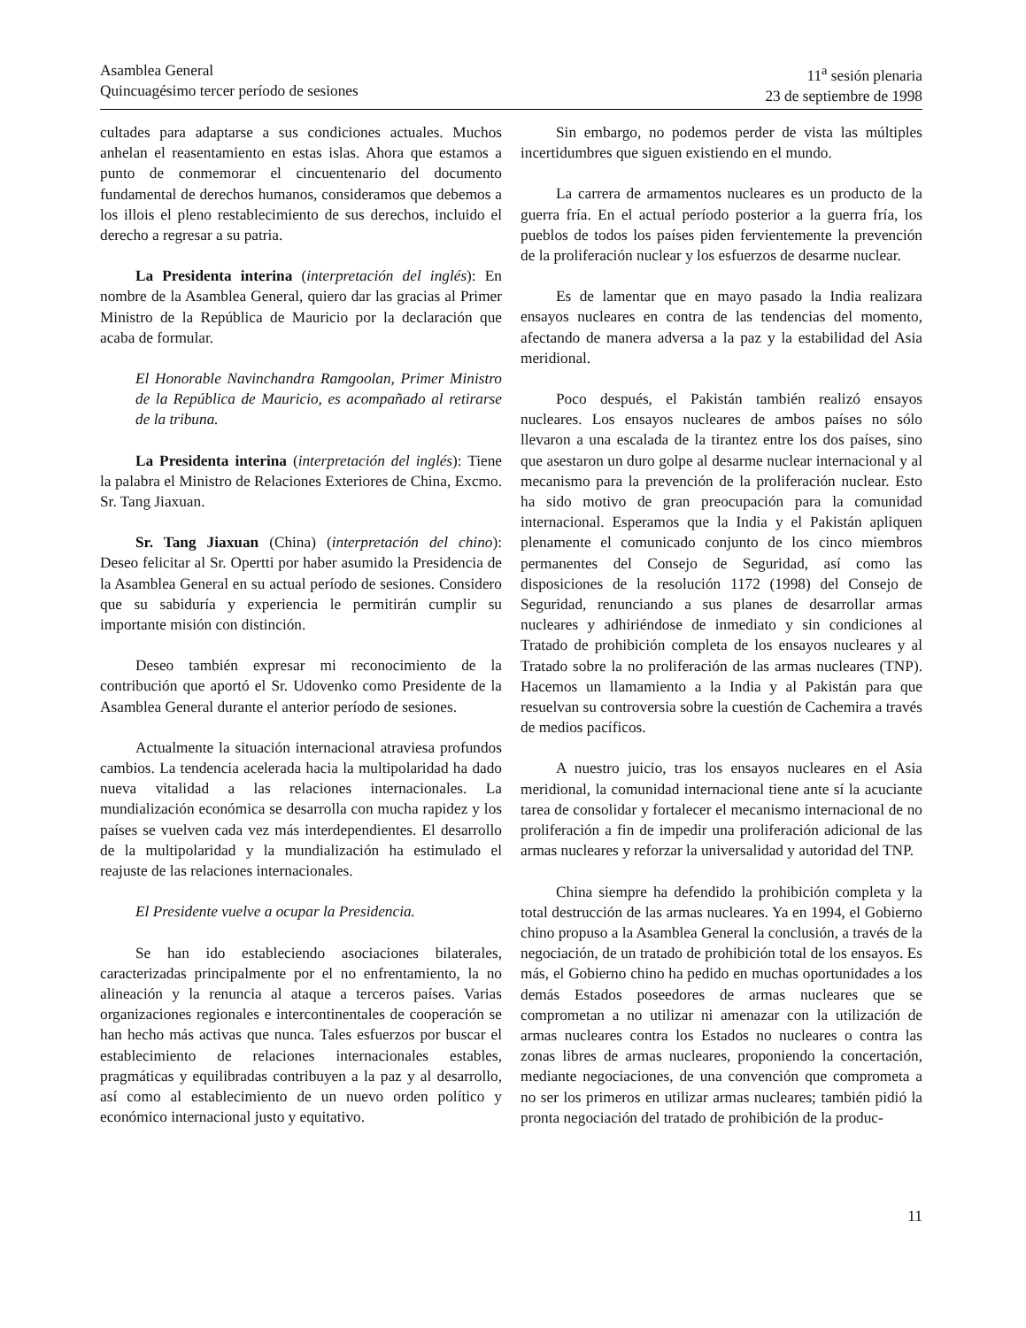Asamblea General
Quincuagésimo tercer período de sesiones
11<sup>a</sup> sesión plenaria
23 de septiembre de 1998
cultades para adaptarse a sus condiciones actuales. Muchos anhelan el reasentamiento en estas islas. Ahora que estamos a punto de conmemorar el cincuentenario del documento fundamental de derechos humanos, consideramos que debemos a los illois el pleno restablecimiento de sus derechos, incluido el derecho a regresar a su patria.
La Presidenta interina (interpretación del inglés): En nombre de la Asamblea General, quiero dar las gracias al Primer Ministro de la República de Mauricio por la declaración que acaba de formular.
El Honorable Navinchandra Ramgoolan, Primer Ministro de la República de Mauricio, es acompañado al retirarse de la tribuna.
La Presidenta interina (interpretación del inglés): Tiene la palabra el Ministro de Relaciones Exteriores de China, Excmo. Sr. Tang Jiaxuan.
Sr. Tang Jiaxuan (China) (interpretación del chino): Deseo felicitar al Sr. Opertti por haber asumido la Presidencia de la Asamblea General en su actual período de sesiones. Considero que su sabiduría y experiencia le permitirán cumplir su importante misión con distinción.
Deseo también expresar mi reconocimiento de la contribución que aportó el Sr. Udovenko como Presidente de la Asamblea General durante el anterior período de sesiones.
Actualmente la situación internacional atraviesa profundos cambios. La tendencia acelerada hacia la multipolaridad ha dado nueva vitalidad a las relaciones internacionales. La mundialización económica se desarrolla con mucha rapidez y los países se vuelven cada vez más interdependientes. El desarrollo de la multipolaridad y la mundialización ha estimulado el reajuste de las relaciones internacionales.
El Presidente vuelve a ocupar la Presidencia.
Se han ido estableciendo asociaciones bilaterales, caracterizadas principalmente por el no enfrentamiento, la no alineación y la renuncia al ataque a terceros países. Varias organizaciones regionales e intercontinentales de cooperación se han hecho más activas que nunca. Tales esfuerzos por buscar el establecimiento de relaciones internacionales estables, pragmáticas y equilibradas contribuyen a la paz y al desarrollo, así como al establecimiento de un nuevo orden político y económico internacional justo y equitativo.
Sin embargo, no podemos perder de vista las múltiples incertidumbres que siguen existiendo en el mundo.
La carrera de armamentos nucleares es un producto de la guerra fría. En el actual período posterior a la guerra fría, los pueblos de todos los países piden fervientemente la prevención de la proliferación nuclear y los esfuerzos de desarme nuclear.
Es de lamentar que en mayo pasado la India realizara ensayos nucleares en contra de las tendencias del momento, afectando de manera adversa a la paz y la estabilidad del Asia meridional.
Poco después, el Pakistán también realizó ensayos nucleares. Los ensayos nucleares de ambos países no sólo llevaron a una escalada de la tirantez entre los dos países, sino que asestaron un duro golpe al desarme nuclear internacional y al mecanismo para la prevención de la proliferación nuclear. Esto ha sido motivo de gran preocupación para la comunidad internacional. Esperamos que la India y el Pakistán apliquen plenamente el comunicado conjunto de los cinco miembros permanentes del Consejo de Seguridad, así como las disposiciones de la resolución 1172 (1998) del Consejo de Seguridad, renunciando a sus planes de desarrollar armas nucleares y adhiriéndose de inmediato y sin condiciones al Tratado de prohibición completa de los ensayos nucleares y al Tratado sobre la no proliferación de las armas nucleares (TNP). Hacemos un llamamiento a la India y al Pakistán para que resuelvan su controversia sobre la cuestión de Cachemira a través de medios pacíficos.
A nuestro juicio, tras los ensayos nucleares en el Asia meridional, la comunidad internacional tiene ante sí la acuciante tarea de consolidar y fortalecer el mecanismo internacional de no proliferación a fin de impedir una proliferación adicional de las armas nucleares y reforzar la universalidad y autoridad del TNP.
China siempre ha defendido la prohibición completa y la total destrucción de las armas nucleares. Ya en 1994, el Gobierno chino propuso a la Asamblea General la conclusión, a través de la negociación, de un tratado de prohibición total de los ensayos. Es más, el Gobierno chino ha pedido en muchas oportunidades a los demás Estados poseedores de armas nucleares que se comprometan a no utilizar ni amenazar con la utilización de armas nucleares contra los Estados no nucleares o contra las zonas libres de armas nucleares, proponiendo la concertación, mediante negociaciones, de una convención que comprometa a no ser los primeros en utilizar armas nucleares; también pidió la pronta negociación del tratado de prohibición de la produc-
11